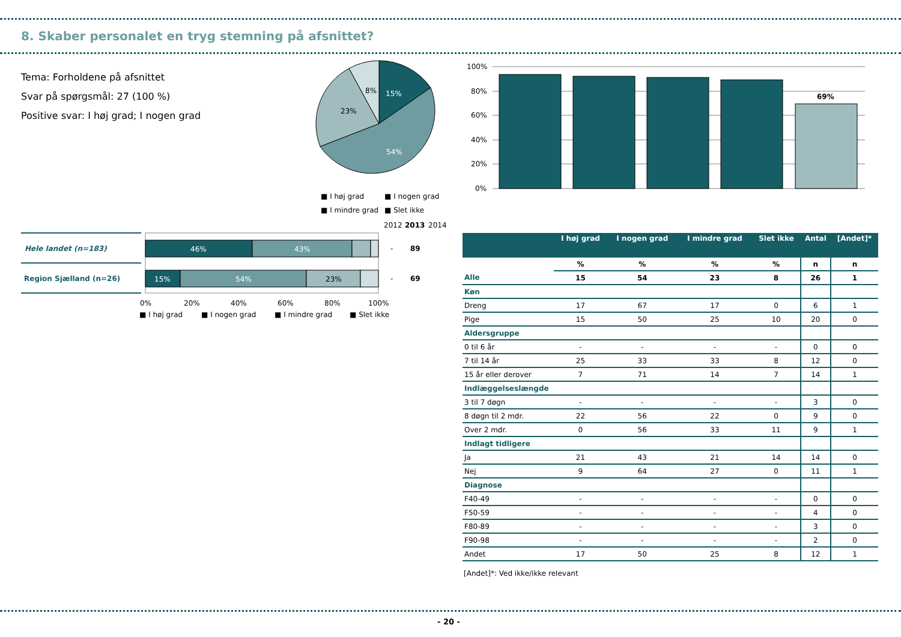8. Skaber personalet en tryg stemning på afsnittet?
Tema: Forholdene på afsnittet
Svar på spørgsmål: 27 (100 %)
Positive svar: I høj grad; I nogen grad
15%
54%
23%
8%
■ I høj grad
■ I nogen grad
■ I mindre grad
■ Slet ikke
100%
80%
60%
40%
20%
0%
69%
2012
2013
2014
Hele landet (n=183)
Region Sjælland (n=26)
46%
43%
15%
54%
23%
-
89
-
69
0%
20%
40%
60%
80%
100%
■ I høj grad
■ I nogen grad
■ I mindre grad
■ Slet ikke
| | I høj grad | I nogen grad | I mindre grad | Slet ikke | Antal | [Andet]* |
| --- | --- | --- | --- | --- | --- | --- |
| | % | % | % | % | n | n |
| Alle | 15 | 54 | 23 | 8 | 26 | 1 |
| Køn | | | | | | |
| Dreng | 17 | 67 | 17 | 0 | 6 | 1 |
| Pige | 15 | 50 | 25 | 10 | 20 | 0 |
| Aldersgruppe | | | | | | |
| 0 til 6 år | - | - | - | - | 0 | 0 |
| 7 til 14 år | 25 | 33 | 33 | 8 | 12 | 0 |
| 15 år eller derover | 7 | 71 | 14 | 7 | 14 | 1 |
| Indlæggelseslængde | | | | | | |
| 3 til 7 døgn | - | - | - | - | 3 | 0 |
| 8 døgn til 2 mdr. | 22 | 56 | 22 | 0 | 9 | 0 |
| Over 2 mdr. | 0 | 56 | 33 | 11 | 9 | 1 |
| Indlagt tidligere | | | | | | |
| Ja | 21 | 43 | 21 | 14 | 14 | 0 |
| Nej | 9 | 64 | 27 | 0 | 11 | 1 |
| Diagnose | | | | | | |
| F40-49 | - | - | - | - | 0 | 0 |
| F50-59 | - | - | - | - | 4 | 0 |
| F80-89 | - | - | - | - | 3 | 0 |
| F90-98 | - | - | - | - | 2 | 0 |
| Andet | 17 | 50 | 25 | 8 | 12 | 1 |
[Andet]*: Ved ikke/ikke relevant
- 20 -